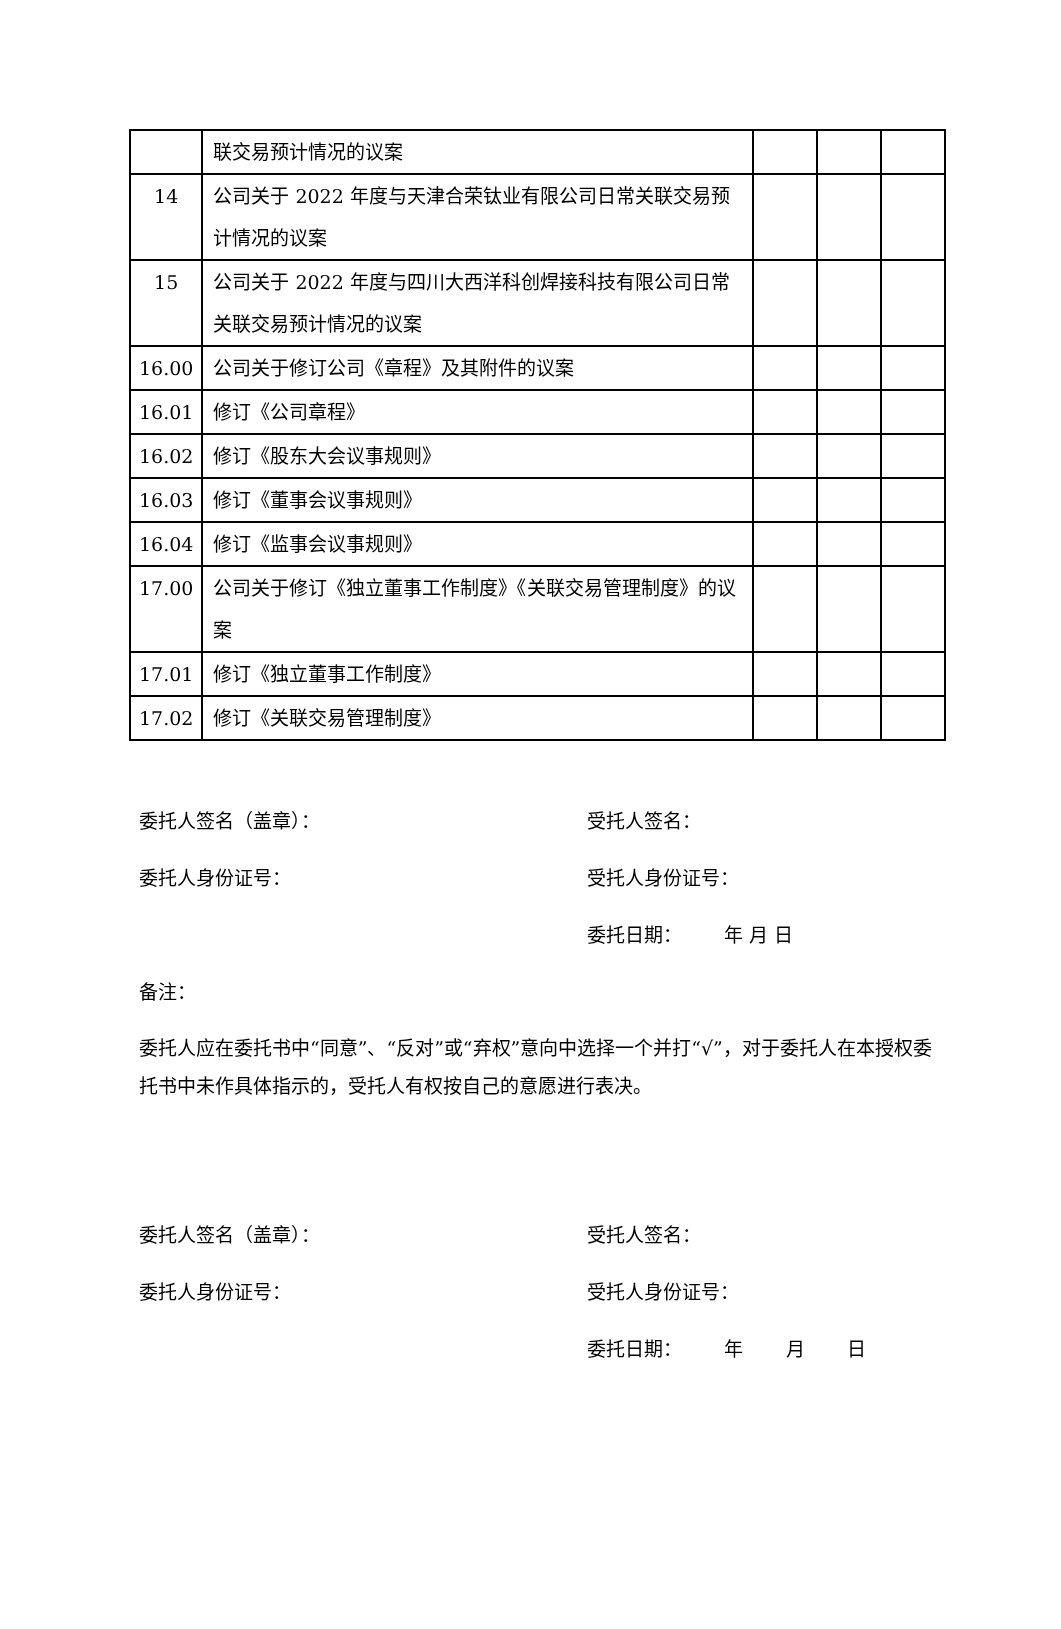| | 联交易预计情况的议案 | | | |
| 14 | 公司关于 2022 年度与天津合荣钛业有限公司日常关联交易预计情况的议案 | | | |
| 15 | 公司关于 2022 年度与四川大西洋科创焊接科技有限公司日常关联交易预计情况的议案 | | | |
| 16.00 | 公司关于修订公司《章程》及其附件的议案 | | | |
| 16.01 | 修订《公司章程》 | | | |
| 16.02 | 修订《股东大会议事规则》 | | | |
| 16.03 | 修订《董事会议事规则》 | | | |
| 16.04 | 修订《监事会议事规则》 | | | |
| 17.00 | 公司关于修订《独立董事工作制度》《关联交易管理制度》的议案 | | | |
| 17.01 | 修订《独立董事工作制度》 | | | |
| 17.02 | 修订《关联交易管理制度》 | | | |
委托人签名（盖章）： 受托人签名：
委托人身份证号： 受托人身份证号：
委托日期： 年 月 日
备注：
委托人应在委托书中“同意”、“反对”或“弃权”意向中选择一个并打“√”，对于委托人在本授权委托书中未作具体指示的，受托人有权按自己的意愿进行表决。
委托人签名（盖章）： 受托人签名：
委托人身份证号： 受托人身份证号：
委托日期： 年 月 日